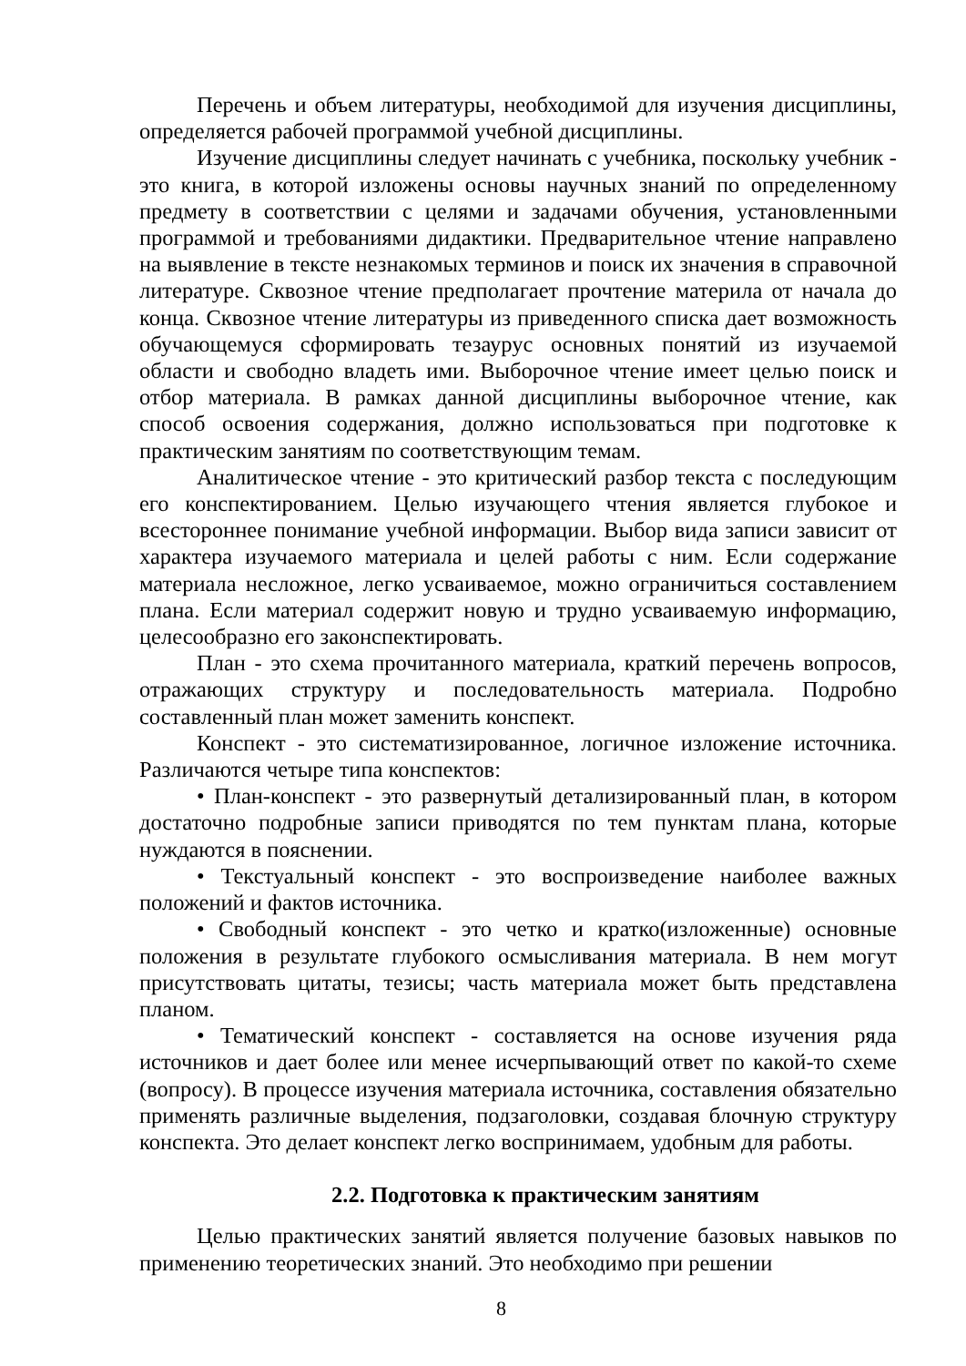Перечень и объем литературы, необходимой для изучения дисциплины, определяется рабочей программой учебной дисциплины.
Изучение дисциплины следует начинать с учебника, поскольку учебник - это книга, в которой изложены основы научных знаний по определенному предмету в соответствии с целями и задачами обучения, установленными программой и требованиями дидактики. Предварительное чтение направлено на выявление в тексте незнакомых терминов и поиск их значения в справочной литературе. Сквозное чтение предполагает прочтение материла от начала до конца. Сквозное чтение литературы из приведенного списка дает возможность обучающемуся сформировать тезаурус основных понятий из изучаемой области и свободно владеть ими. Выборочное чтение имеет целью поиск и отбор материала. В рамках данной дисциплины выборочное чтение, как способ освоения содержания, должно использоваться при подготовке к практическим занятиям по соответствующим темам.
Аналитическое чтение - это критический разбор текста с последующим его конспектированием. Целью изучающего чтения является глубокое и всестороннее понимание учебной информации. Выбор вида записи зависит от характера изучаемого материала и целей работы с ним. Если содержание материала несложное, легко усваиваемое, можно ограничиться составлением плана. Если материал содержит новую и трудно усваиваемую информацию, целесообразно его законспектировать.
План - это схема прочитанного материала, краткий перечень вопросов, отражающих структуру и последовательность материала. Подробно составленный план может заменить конспект.
Конспект - это систематизированное, логичное изложение источника. Различаются четыре типа конспектов:
• План-конспект - это развернутый детализированный план, в котором достаточно подробные записи приводятся по тем пунктам плана, которые нуждаются в пояснении.
• Текстуальный конспект - это воспроизведение наиболее важных положений и фактов источника.
• Свободный конспект - это четко и кратко(изложенные) основные положения в результате глубокого осмысливания материала. В нем могут присутствовать цитаты, тезисы; часть материала может быть представлена планом.
• Тематический конспект - составляется на основе изучения ряда источников и дает более или менее исчерпывающий ответ по какой-то схеме (вопросу). В процессе изучения материала источника, составления обязательно применять различные выделения, подзаголовки, создавая блочную структуру конспекта. Это делает конспект легко воспринимаем, удобным для работы.
2.2. Подготовка к практическим занятиям
Целью практических занятий является получение базовых навыков по применению теоретических знаний. Это необходимо при решении
8